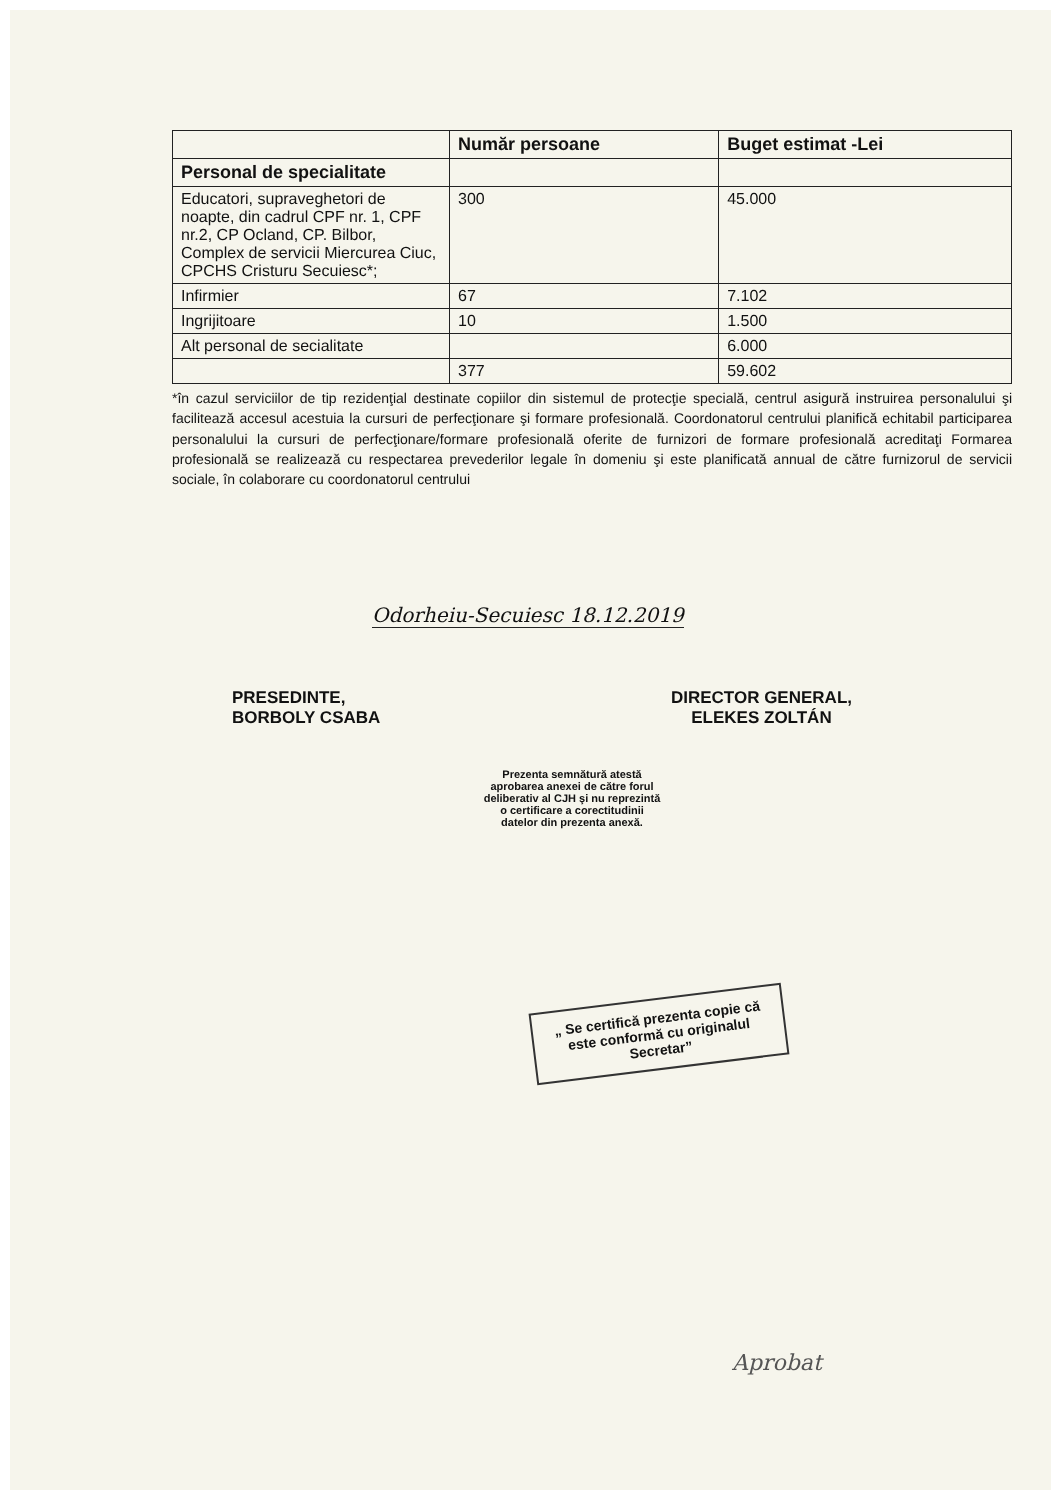| | Număr persoane | Buget estimat -Lei |
| --- | --- | --- |
| Personal de specialitate | | |
| Educatori, supraveghetori de noapte, din cadrul CPF nr. 1, CPF nr.2, CP Ocland, CP. Bilbor, Complex de servicii Miercurea Ciuc, CPCHS Cristuru Secuiesc*; | 300 | 45.000 |
| Infirmier | 67 | 7.102 |
| Ingrijitoare | 10 | 1.500 |
| Alt personal de secialitate | | 6.000 |
| | 377 | 59.602 |
*în cazul serviciilor de tip rezidenţial destinate copiilor din sistemul de protecţie specială, centrul asigură instruirea personalului şi facilitează accesul acestuia la cursuri de perfecţionare şi formare profesională. Coordonatorul centrului planifică echitabil participarea personalului la cursuri de perfecţionare/formare profesională oferite de furnizori de formare profesională acreditaţi Formarea profesională se realizează cu respectarea prevederilor legale în domeniu şi este planificată annual de către furnizorul de servicii sociale, în colaborare cu coordonatorul centrului
Odorheiu-Secuiesc 18.12.2019
PRESEDINTE,
BORBOLY CSABA
DIRECTOR GENERAL,
ELEKES ZOLTÁN
Prezenta semnătură atestă aprobarea anexei de către forul deliberativ al CJH şi nu reprezintă o certificare a corectitudinii datelor din prezenta anexă.
„ Se certifică prezenta copie că este conformă cu originalul Secretar”
Aprobat